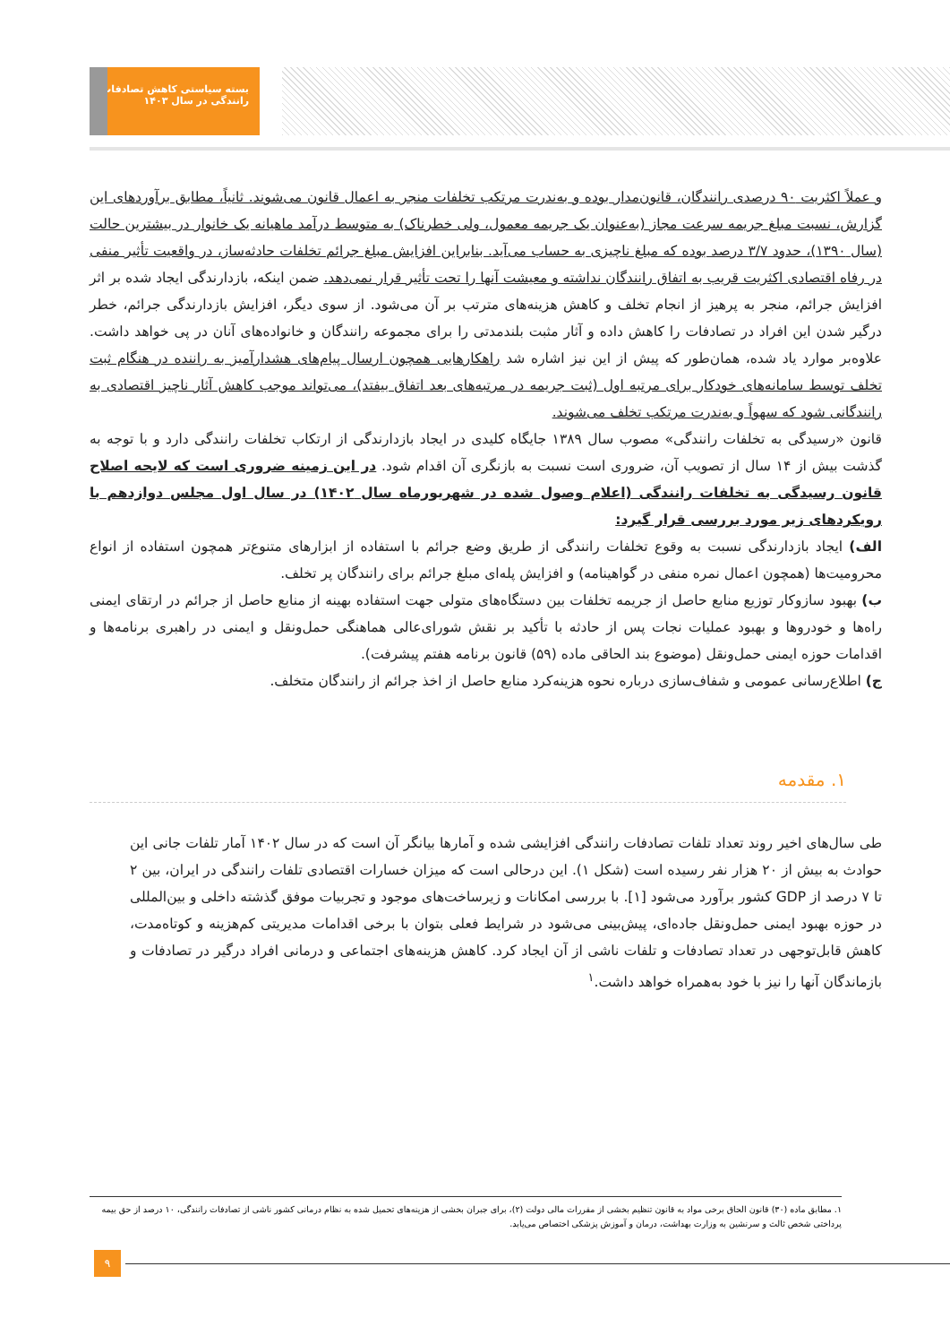بسته سیاستی کاهش تصادفات رانندگی در سال ۱۴۰۳
و عملاً اکثریت ۹۰ درصدی رانندگان، قانون‌مدار بوده و به‌ندرت مرتکب تخلفات منجر به اعمال قانون می‌شوند. ثانیاً، مطابق برآوردهای این گزارش، نسبت مبلغ جریمه سرعت مجاز (به‌عنوان یک جریمه معمول، ولی خطرناک) به متوسط درآمد ماهیانه یک خانوار در بیشترین حالت (سال ۱۳۹۰)، حدود ۳/۷ درصد بوده که مبلغ ناچیزی به حساب می‌آید. بنابراین افزایش مبلغ جرائم تخلفات حادثه‌ساز، در واقعیت تأثیر منفی در رفاه اقتصادی اکثریت قریب به اتفاق رانندگان نداشته و معیشت آنها را تحت تأثیر قرار نمی‌دهد. ضمن اینکه، بازدارندگی ایجاد شده بر اثر افزایش جرائم، منجر به پرهیز از انجام تخلف و کاهش هزینه‌های مترتب بر آن می‌شود. از سوی دیگر، افزایش بازدارندگی جرائم، خطر درگیر شدن این افراد در تصادفات را کاهش داده و آثار مثبت بلندمدتی را برای مجموعه رانندگان و خانواده‌های آنان در پی خواهد داشت. علاوه‌بر موارد یاد شده، همان‌طور که پیش از این نیز اشاره شد راهکارهایی همچون ارسال پیام‌های هشدارآمیز به راننده در هنگام ثبت تخلف توسط سامانه‌های خودکار برای مرتبه اول (ثبت جریمه در مرتبه‌های بعد اتفاق بیفتد)، می‌تواند موجب کاهش آثار ناچیز اقتصادی به رانندگانی شود که سهواً و به‌ندرت مرتکب تخلف می‌شوند.
قانون «رسیدگی به تخلفات رانندگی» مصوب سال ۱۳۸۹ جایگاه کلیدی در ایجاد بازدارندگی از ارتکاب تخلفات رانندگی دارد و با توجه به گذشت بیش از ۱۴ سال از تصویب آن، ضروری است نسبت به بازنگری آن اقدام شود. در این زمینه ضروری است که لایحه اصلاح قانون رسیدگی به تخلفات رانندگی (اعلام وصول شده در شهریورماه سال ۱۴۰۲) در سال اول مجلس دوازدهم با رویکردهای زیر مورد بررسی قرار گیرد:
الف) ایجاد بازدارندگی نسبت به وقوع تخلفات رانندگی از طریق وضع جرائم با استفاده از ابزارهای متنوع‌تر همچون استفاده از انواع محرومیت‌ها (همچون اعمال نمره منفی در گواهینامه) و افزایش پله‌ای مبلغ جرائم برای رانندگان پر تخلف.
ب) بهبود سازوکار توزیع منابع حاصل از جریمه تخلفات بین دستگاه‌های متولی جهت استفاده بهینه از منابع حاصل از جرائم در ارتقای ایمنی راه‌ها و خودروها و بهبود عملیات نجات پس از حادثه با تأکید بر نقش شورای‌عالی هماهنگی حمل‌ونقل و ایمنی در راهبری برنامه‌ها و اقدامات حوزه ایمنی حمل‌ونقل (موضوع بند الحاقی ماده (۵۹) قانون برنامه هفتم پیشرفت).
ج) اطلاع‌رسانی عمومی و شفاف‌سازی درباره نحوه هزینه‌کرد منابع حاصل از اخذ جرائم از رانندگان متخلف.
۱. مقدمه
طی سال‌های اخیر روند تعداد تلفات تصادفات رانندگی افزایشی شده و آمارها بیانگر آن است که در سال ۱۴۰۲ آمار تلفات جانی این حوادث به بیش از ۲۰ هزار نفر رسیده است (شکل ۱). این درحالی است که میزان خسارات اقتصادی تلفات رانندگی در ایران، بین ۲ تا ۷ درصد از GDP کشور برآورد می‌شود [۱]. با بررسی امکانات و زیرساخت‌های موجود و تجربیات موفق گذشته داخلی و بین‌المللی در حوزه بهبود ایمنی حمل‌ونقل جاده‌ای، پیش‌بینی می‌شود در شرایط فعلی بتوان با برخی اقدامات مدیریتی کم‌هزینه و کوتاه‌مدت، کاهش قابل‌توجهی در تعداد تصادفات و تلفات ناشی از آن ایجاد کرد. کاهش هزینه‌های اجتماعی و درمانی افراد درگیر در تصادفات و بازماندگان آنها را نیز با خود به‌همراه خواهد داشت.<sup>۱</sup>
۱. مطابق ماده (۳۰) قانون الحاق برخی مواد به قانون تنظیم بخشی از مقررات مالی دولت (۲)، برای جبران بخشی از هزینه‌های تحمیل شده به نظام درمانی کشور ناشی از تصادفات رانندگی، ۱۰ درصد از حق بیمه پرداختی شخص ثالث و سرنشین به وزارت بهداشت، درمان و آموزش پزشکی اختصاص می‌یابد.
۹